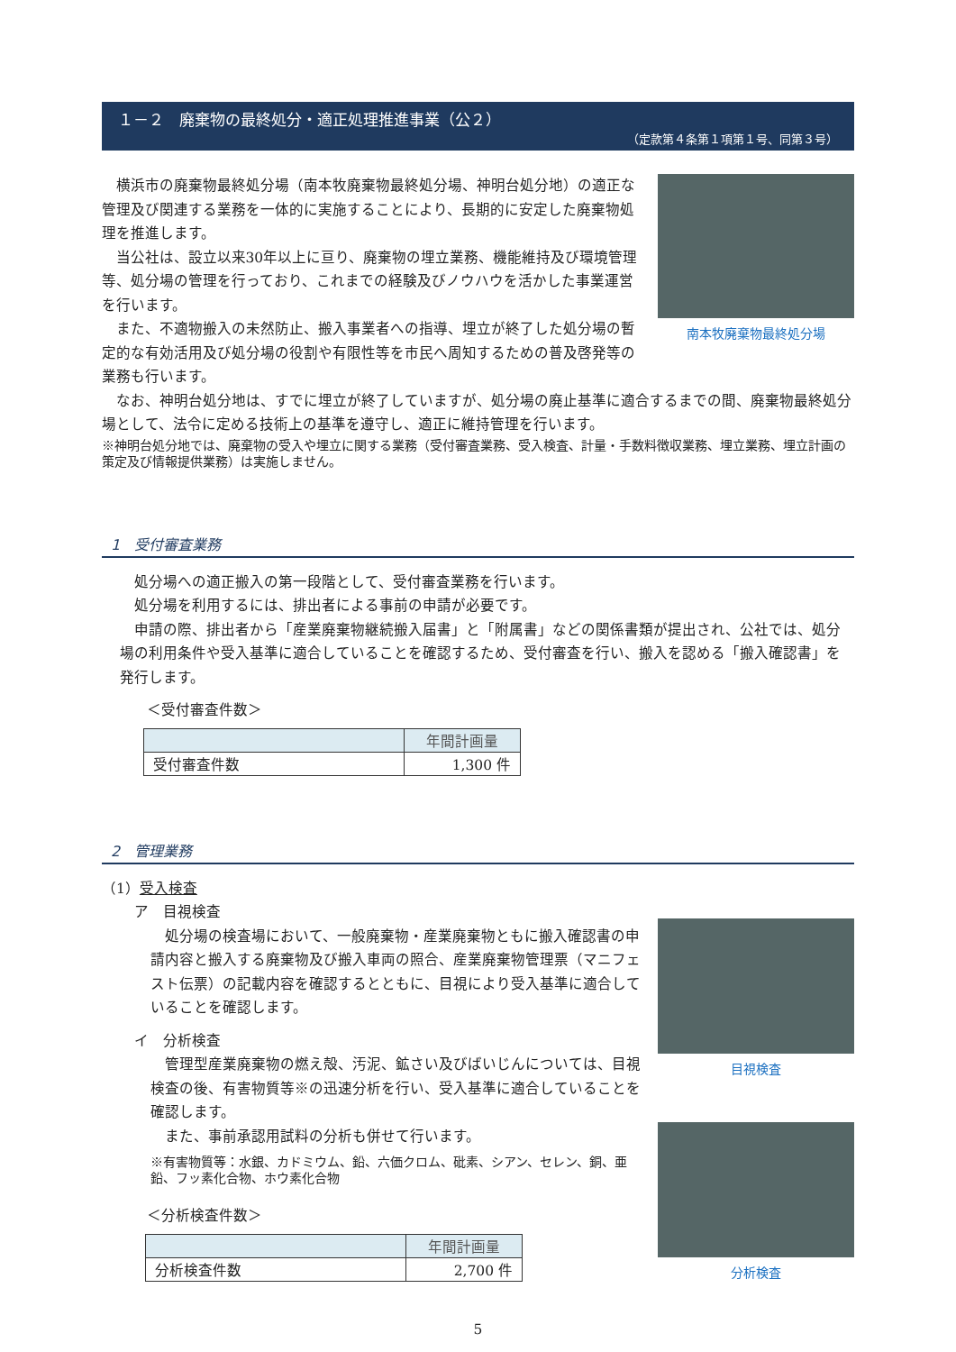１－２　廃棄物の最終処分・適正処理推進事業（公２）
（定款第４条第１項第１号、同第３号）
横浜市の廃棄物最終処分場（南本牧廃棄物最終処分場、神明台処分地）の適正な管理及び関連する業務を一体的に実施することにより、長期的に安定した廃棄物処理を推進します。
当公社は、設立以来30年以上に亘り、廃棄物の埋立業務、機能維持及び環境管理等、処分場の管理を行っており、これまでの経験及びノウハウを活かした事業運営を行います。
また、不適物搬入の未然防止、搬入事業者への指導、埋立が終了した処分場の暫定的な有効活用及び処分場の役割や有限性等を市民へ周知するための普及啓発等の業務も行います。
南本牧廃棄物最終処分場
なお、神明台処分地は、すでに埋立が終了していますが、処分場の廃止基準に適合するまでの間、廃棄物最終処分場として、法令に定める技術上の基準を遵守し、適正に維持管理を行います。
※神明台処分地では、廃棄物の受入や埋立に関する業務（受付審査業務、受入検査、計量・手数料徴収業務、埋立業務、埋立計画の策定及び情報提供業務）は実施しません。
1　受付審査業務
処分場への適正搬入の第一段階として、受付審査業務を行います。
処分場を利用するには、排出者による事前の申請が必要です。
申請の際、排出者から「産業廃棄物継続搬入届書」と「附属書」などの関係書類が提出され、公社では、処分場の利用条件や受入基準に適合していることを確認するため、受付審査を行い、搬入を認める「搬入確認書」を発行します。
＜受付審査件数＞
| | 年間計画量 |
| --- | --- |
| 受付審査件数 | 1,300 件 |
2　管理業務
（1）受入検査
ア　目視検査
処分場の検査場において、一般廃棄物・産業廃棄物ともに搬入確認書の申請内容と搬入する廃棄物及び搬入車両の照合、産業廃棄物管理票（マニフェスト伝票）の記載内容を確認するとともに、目視により受入基準に適合していることを確認します。
イ　分析検査
管理型産業廃棄物の燃え殻、汚泥、鉱さい及びばいじんについては、目視検査の後、有害物質等※の迅速分析を行い、受入基準に適合していることを確認します。
また、事前承認用試料の分析も併せて行います。
※有害物質等：水銀、カドミウム、鉛、六価クロム、砒素、シアン、セレン、銅、亜鉛、フッ素化合物、ホウ素化合物
＜分析検査件数＞
| | 年間計画量 |
| --- | --- |
| 分析検査件数 | 2,700 件 |
目視検査
分析検査
5